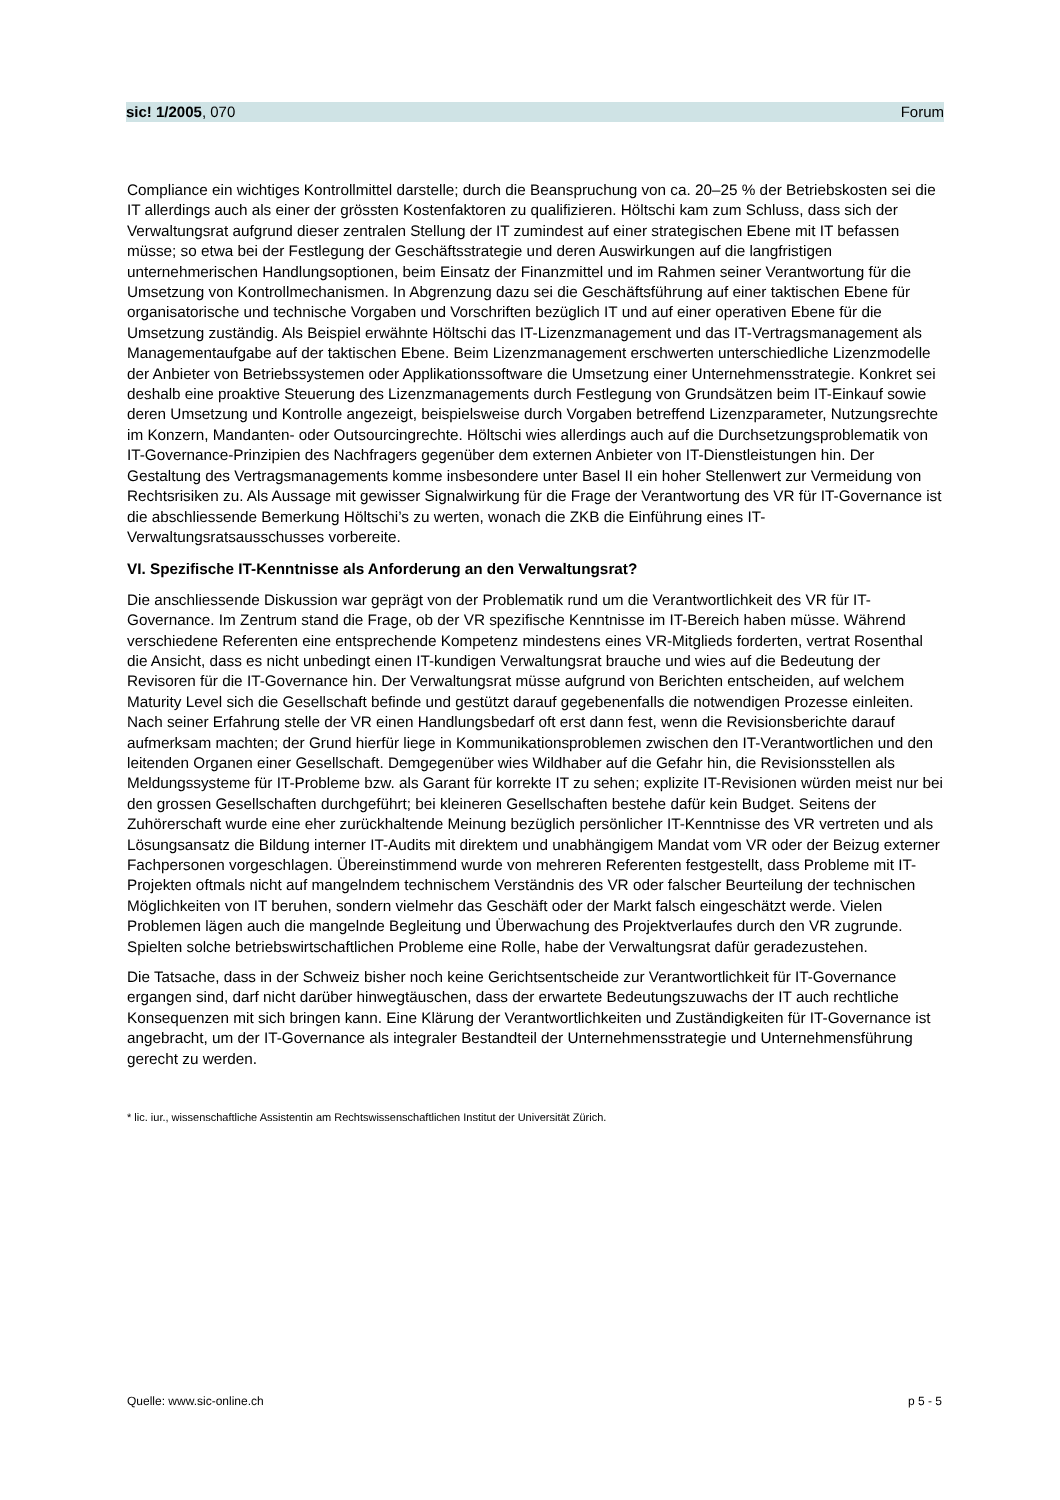sic! 1/2005, 070 Forum
Compliance ein wichtiges Kontrollmittel darstelle; durch die Beanspruchung von ca. 20–25 % der Betriebskosten sei die IT allerdings auch als einer der grössten Kostenfaktoren zu qualifizieren. Höltschi kam zum Schluss, dass sich der Verwaltungsrat aufgrund dieser zentralen Stellung der IT zumindest auf einer strategischen Ebene mit IT befassen müsse; so etwa bei der Festlegung der Geschäftsstrategie und deren Auswirkungen auf die langfristigen unternehmerischen Handlungsoptionen, beim Einsatz der Finanzmittel und im Rahmen seiner Verantwortung für die Umsetzung von Kontrollmechanismen. In Abgrenzung dazu sei die Geschäftsführung auf einer taktischen Ebene für organisatorische und technische Vorgaben und Vorschriften bezüglich IT und auf einer operativen Ebene für die Umsetzung zuständig. Als Beispiel erwähnte Höltschi das IT-Lizenzmanagement und das IT-Vertragsmanagement als Managementaufgabe auf der taktischen Ebene. Beim Lizenzmanagement erschwerten unterschiedliche Lizenzmodelle der Anbieter von Betriebssystemen oder Applikationssoftware die Umsetzung einer Unternehmensstrategie. Konkret sei deshalb eine proaktive Steuerung des Lizenzmanagements durch Festlegung von Grundsätzen beim IT-Einkauf sowie deren Umsetzung und Kontrolle angezeigt, beispielsweise durch Vorgaben betreffend Lizenzparameter, Nutzungsrechte im Konzern, Mandanten- oder Outsourcingrechte. Höltschi wies allerdings auch auf die Durchsetzungsproblematik von IT-Governance-Prinzipien des Nachfragers gegenüber dem externen Anbieter von IT-Dienstleistungen hin. Der Gestaltung des Vertragsmanagements komme insbesondere unter Basel II ein hoher Stellenwert zur Vermeidung von Rechtsrisiken zu. Als Aussage mit gewisser Signalwirkung für die Frage der Verantwortung des VR für IT-Governance ist die abschliessende Bemerkung Höltschi’s zu werten, wonach die ZKB die Einführung eines IT-Verwaltungsratsausschusses vorbereite.
VI. Spezifische IT-Kenntnisse als Anforderung an den Verwaltungsrat?
Die anschliessende Diskussion war geprägt von der Problematik rund um die Verantwortlichkeit des VR für IT-Governance. Im Zentrum stand die Frage, ob der VR spezifische Kenntnisse im IT-Bereich haben müsse. Während verschiedene Referenten eine entsprechende Kompetenz mindestens eines VR-Mitglieds forderten, vertrat Rosenthal die Ansicht, dass es nicht unbedingt einen IT-kundigen Verwaltungsrat brauche und wies auf die Bedeutung der Revisoren für die IT-Governance hin. Der Verwaltungsrat müsse aufgrund von Berichten entscheiden, auf welchem Maturity Level sich die Gesellschaft befinde und gestützt darauf gegebenenfalls die notwendigen Prozesse einleiten. Nach seiner Erfahrung stelle der VR einen Handlungsbedarf oft erst dann fest, wenn die Revisionsberichte darauf aufmerksam machten; der Grund hierfür liege in Kommunikationsproblemen zwischen den IT-Verantwortlichen und den leitenden Organen einer Gesellschaft. Demgegenüber wies Wildhaber auf die Gefahr hin, die Revisionsstellen als Meldungssysteme für IT-Probleme bzw. als Garant für korrekte IT zu sehen; explizite IT-Revisionen würden meist nur bei den grossen Gesellschaften durchgeführt; bei kleineren Gesellschaften bestehe dafür kein Budget. Seitens der Zuhörerschaft wurde eine eher zurückhaltende Meinung bezüglich persönlicher IT-Kenntnisse des VR vertreten und als Lösungsansatz die Bildung interner IT-Audits mit direktem und unabhängigem Mandat vom VR oder der Beizug externer Fachpersonen vorgeschlagen. Übereinstimmend wurde von mehreren Referenten festgestellt, dass Probleme mit IT-Projekten oftmals nicht auf mangelndem technischem Verständnis des VR oder falscher Beurteilung der technischen Möglichkeiten von IT beruhen, sondern vielmehr das Geschäft oder der Markt falsch eingeschätzt werde. Vielen Problemen lägen auch die mangelnde Begleitung und Überwachung des Projektverlaufes durch den VR zugrunde. Spielten solche betriebswirtschaftlichen Probleme eine Rolle, habe der Verwaltungsrat dafür geradezustehen.
Die Tatsache, dass in der Schweiz bisher noch keine Gerichtsentscheide zur Verantwortlichkeit für IT-Governance ergangen sind, darf nicht darüber hinwegtäuschen, dass der erwartete Bedeutungszuwachs der IT auch rechtliche Konsequenzen mit sich bringen kann. Eine Klärung der Verantwortlichkeiten und Zuständigkeiten für IT-Governance ist angebracht, um der IT-Governance als integraler Bestandteil der Unternehmensstrategie und Unternehmensführung gerecht zu werden.
* lic. iur., wissenschaftliche Assistentin am Rechtswissenschaftlichen Institut der Universität Zürich.
Quelle: www.sic-online.ch p 5 - 5